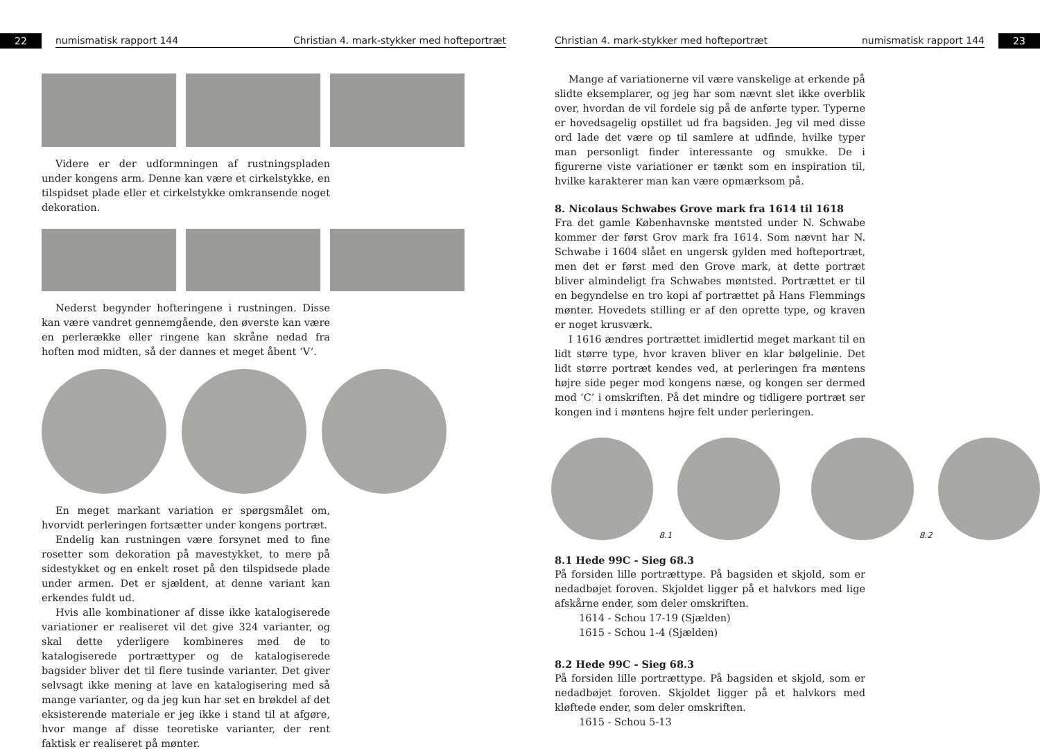22
numismatisk rapport 144 Christian 4. mark-stykker med hofteportræt
Videre er der udformningen af rustningspladen under kongens arm. Denne kan være et cirkelstykke, en tilspidset plade eller et cirkelstykke omkransende noget dekoration.
Nederst begynder hofteringene i rustningen. Disse kan være vandret gennemgående, den øverste kan være en perlerække eller ringene kan skråne nedad fra hoften mod midten, så der dannes et meget åbent ‘V’.
En meget markant variation er spørgsmålet om, hvorvidt perleringen fortsætter under kongens portræt.
Endelig kan rustningen være forsynet med to fine rosetter som dekoration på mavestykket, to mere på sidestykket og en enkelt roset på den tilspidsede plade under armen. Det er sjældent, at denne variant kan erkendes fuldt ud.
Hvis alle kombinationer af disse ikke katalogiserede variationer er realiseret vil det give 324 varianter, og skal dette yderligere kombineres med de to katalogiserede portrættyper og de katalogiserede bagsider bliver det til flere tusinde varianter. Det giver selvsagt ikke mening at lave en katalogisering med så mange varianter, og da jeg kun har set en brøkdel af det eksisterende materiale er jeg ikke i stand til at afgøre, hvor mange af disse teoretiske varianter, der rent faktisk er realiseret på mønter.
Christian 4. mark-stykker med hofteportræt numismatisk rapport 144
23
Mange af variationerne vil være vanskelige at erkende på slidte eksemplarer, og jeg har som nævnt slet ikke overblik over, hvordan de vil fordele sig på de anførte typer. Typerne er hovedsagelig opstillet ud fra bagsiden. Jeg vil med disse ord lade det være op til samlere at udfinde, hvilke typer man personligt finder interessante og smukke. De i figurerne viste variationer er tænkt som en inspiration til, hvilke karakterer man kan være opmærksom på.
8. Nicolaus Schwabes Grove mark fra 1614 til 1618
Fra det gamle Københavnske møntsted under N. Schwabe kommer der først Grov mark fra 1614. Som nævnt har N. Schwabe i 1604 slået en ungersk gylden med hofteportræt, men det er først med den Grove mark, at dette portræt bliver almindeligt fra Schwabes møntsted. Portrættet er til en begyndelse en tro kopi af portrættet på Hans Flemmings mønter. Hovedets stilling er af den oprette type, og kraven er noget krusværk.
I 1616 ændres portrættet imidlertid meget markant til en lidt større type, hvor kraven bliver en klar bølgelinie. Det lidt større portræt kendes ved, at perleringen fra møntens højre side peger mod kongens næse, og kongen ser dermed mod ‘C’ i omskriften. På det mindre og tidligere portræt ser kongen ind i møntens højre felt under perleringen.
8.1
8.2
8.1 Hede 99C - Sieg 68.3
På forsiden lille portrættype. På bagsiden et skjold, som er nedadbøjet foroven. Skjoldet ligger på et halvkors med lige afskårne ender, som deler omskriften.
1614 - Schou 17-19 (Sjælden)
1615 - Schou 1-4 (Sjælden)
8.2 Hede 99C - Sieg 68.3
På forsiden lille portrættype. På bagsiden et skjold, som er nedadbøjet foroven. Skjoldet ligger på et halvkors med kløftede ender, som deler omskriften.
1615 - Schou 5-13